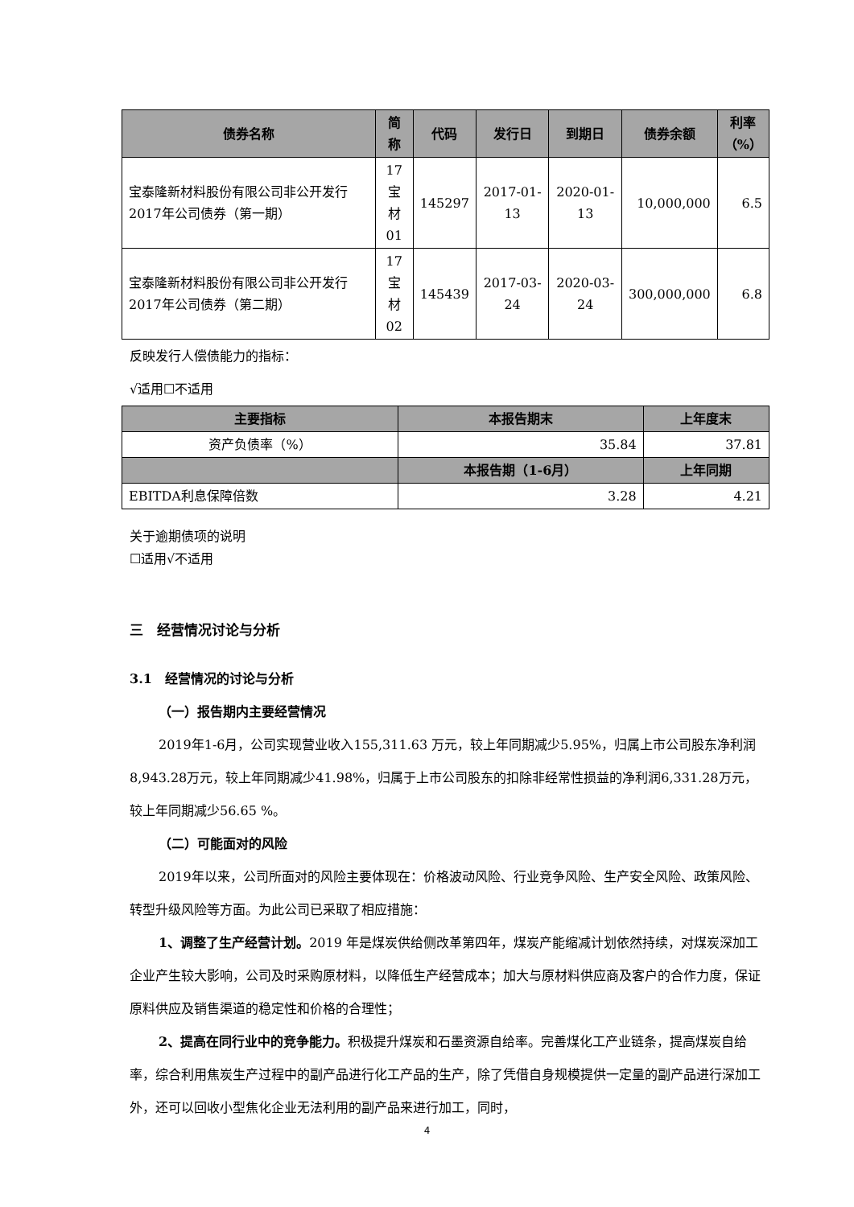| 债券名称 | 简称 | 代码 | 发行日 | 到期日 | 债券余额 | 利率 （%） |
| --- | --- | --- | --- | --- | --- | --- |
| 宝泰隆新材料股份有限公司非公开发行2017年公司债券（第一期） | 17宝 材01 | 145297 | 2017-01-13 | 2020-01-13 | 10,000,000 | 6.5 |
| 宝泰隆新材料股份有限公司非公开发行2017年公司债券（第二期） | 17宝 材02 | 145439 | 2017-03-24 | 2020-03-24 | 300,000,000 | 6.8 |
反映发行人偿债能力的指标：
√适用☐不适用
| 主要指标 | 本报告期末 | 上年度末 |
| --- | --- | --- |
| 资产负债率（%） | 35.84 | 37.81 |
| | 本报告期（1-6月） | 上年同期 |
| EBITDA利息保障倍数 | 3.28 | 4.21 |
关于逾期债项的说明
☐适用√不适用
三　经营情况讨论与分析
3.1　经营情况的讨论与分析
（一）报告期内主要经营情况
2019年1-6月，公司实现营业收入155,311.63 万元，较上年同期减少5.95%，归属上市公司股东净利润8,943.28万元，较上年同期减少41.98%，归属于上市公司股东的扣除非经常性损益的净利润6,331.28万元，较上年同期减少56.65 %。
（二）可能面对的风险
2019年以来，公司所面对的风险主要体现在：价格波动风险、行业竞争风险、生产安全风险、政策风险、转型升级风险等方面。为此公司已采取了相应措施：
1、调整了生产经营计划。2019 年是煤炭供给侧改革第四年，煤炭产能缩减计划依然持续，对煤炭深加工企业产生较大影响，公司及时采购原材料，以降低生产经营成本；加大与原材料供应商及客户的合作力度，保证原料供应及销售渠道的稳定性和价格的合理性；
2、提高在同行业中的竞争能力。积极提升煤炭和石墨资源自给率。完善煤化工产业链条，提高煤炭自给率，综合利用焦炭生产过程中的副产品进行化工产品的生产，除了凭借自身规模提供一定量的副产品进行深加工外，还可以回收小型焦化企业无法利用的副产品来进行加工，同时，
4